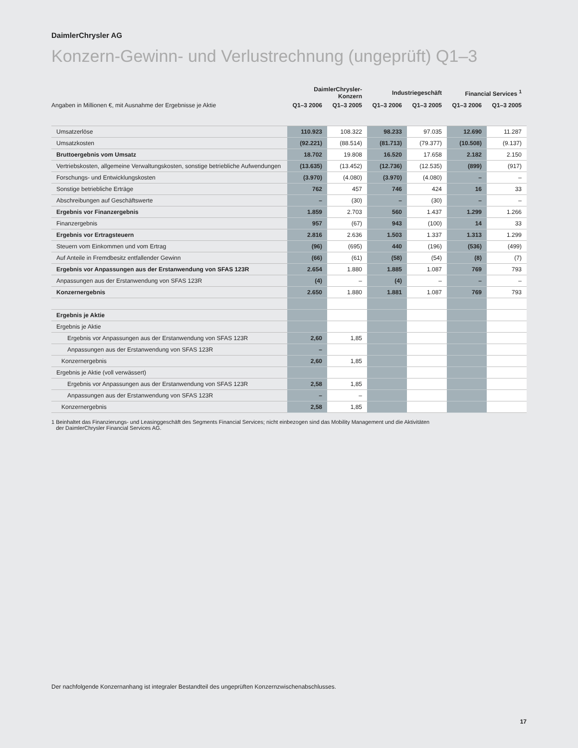DaimlerChrysler AG
Konzern-Gewinn- und Verlustrechnung (ungeprüft) Q1–3
| | DaimlerChrysler-Konzern | | Industriegeschäft | | Financial Services <sup>1</sup> | |
| --- | --- | --- | --- | --- | --- | --- |
| Angaben in Millionen €, mit Ausnahme der Ergebnisse je Aktie | Q1–3 2006 | Q1–3 2005 | Q1–3 2006 | Q1–3 2005 | Q1–3 2006 | Q1–3 2005 |
| Umsatzerlöse | 110.923 | 108.322 | 98.233 | 97.035 | 12.690 | 11.287 |
| Umsatzkosten | (92.221) | (88.514) | (81.713) | (79.377) | (10.508) | (9.137) |
| Bruttoergebnis vom Umsatz | 18.702 | 19.808 | 16.520 | 17.658 | 2.182 | 2.150 |
| Vertriebskosten, allgemeine Verwaltungskosten, sonstige betriebliche Aufwendungen | (13.635) | (13.452) | (12.736) | (12.535) | (899) | (917) |
| Forschungs- und Entwicklungskosten | (3.970) | (4.080) | (3.970) | (4.080) | – | – |
| Sonstige betriebliche Erträge | 762 | 457 | 746 | 424 | 16 | 33 |
| Abschreibungen auf Geschäftswerte | – | (30) | – | (30) | – | – |
| Ergebnis vor Finanzergebnis | 1.859 | 2.703 | 560 | 1.437 | 1.299 | 1.266 |
| Finanzergebnis | 957 | (67) | 943 | (100) | 14 | 33 |
| Ergebnis vor Ertragsteuern | 2.816 | 2.636 | 1.503 | 1.337 | 1.313 | 1.299 |
| Steuern vom Einkommen und vom Ertrag | (96) | (695) | 440 | (196) | (536) | (499) |
| Auf Anteile in Fremdbesitz entfallender Gewinn | (66) | (61) | (58) | (54) | (8) | (7) |
| Ergebnis vor Anpassungen aus der Erstanwendung von SFAS 123R | 2.654 | 1.880 | 1.885 | 1.087 | 769 | 793 |
| Anpassungen aus der Erstanwendung von SFAS 123R | (4) | – | (4) | – | – | – |
| Konzernergebnis | 2.650 | 1.880 | 1.881 | 1.087 | 769 | 793 |
| Ergebnis je Aktie | | | | | | |
| Ergebnis je Aktie | | | | | | |
| Ergebnis vor Anpassungen aus der Erstanwendung von SFAS 123R | 2,60 | 1,85 | | | | |
| Anpassungen aus der Erstanwendung von SFAS 123R | – | | | | | |
| Konzernergebnis | 2,60 | 1,85 | | | | |
| Ergebnis je Aktie (voll verwässert) | | | | | | |
| Ergebnis vor Anpassungen aus der Erstanwendung von SFAS 123R | 2,58 | 1,85 | | | | |
| Anpassungen aus der Erstanwendung von SFAS 123R | – | – | | | | |
| Konzernergebnis | 2,58 | 1,85 | | | | |
1 Beinhaltet das Finanzierungs- und Leasinggeschäft des Segments Financial Services; nicht einbezogen sind das Mobility Management und die Aktivitäten
der DaimlerChrysler Financial Services AG.
Der nachfolgende Konzernanhang ist integraler Bestandteil des ungeprüften Konzernzwischenabschlusses.
17